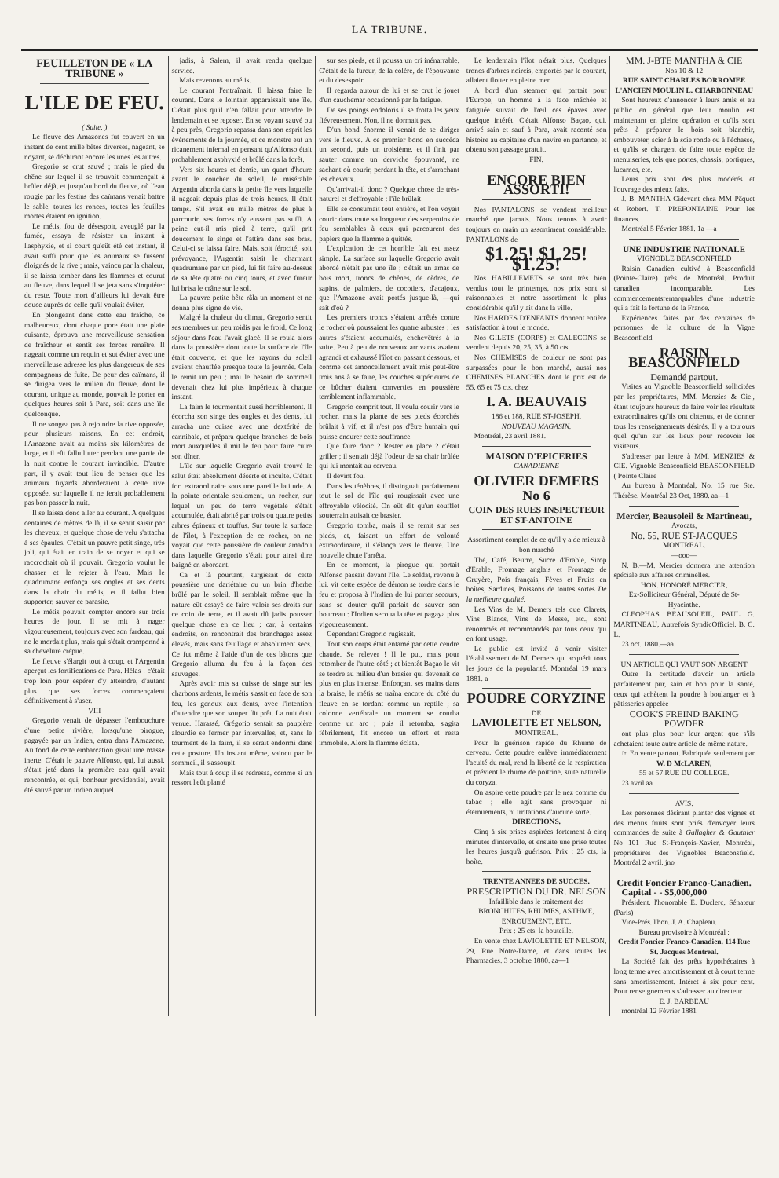LA TRIBUNE.
FEUILLETON DE « LA TRIBUNE »
L'ILE DE FEU.
( Suite. )
Le fleuve des Amazones fut couvert en un instant de cent mille bêtes diverses, nageant, se noyant, se déchirant encore les unes les autres.
Gregorio se crut sauvé ; mais le pied du chêne sur lequel il se trouvait commençait à brûler déjà, et jusqu'au bord du fleuve, où l'eau rougie par les festins des caïmans venait battre le sable, toutes les ronces, toutes les feuilles mortes étaient en ignition.
Le métis, fou de désespoir, aveuglé par la fumée, essaya de résister un instant à l'asphyxie, et si court qu'eût été cet instant, il avait suffi pour que les animaux se fussent éloignés de la rive ; mais, vaincu par la chaleur, il se laissa tomber dans les flammes et courut au fleuve, dans lequel il se jeta sans s'inquiéter du reste. Toute mort d'ailleurs lui devait être douce auprès de celle qu'il voulait éviter.
En plongeant dans cette eau fraîche, ce malheureux, dont chaque pore était une plaie cuisante, éprouva une merveilleuse sensation de fraîcheur et sentit ses forces renaître. Il nageait comme un requin et sut éviter avec une merveilleuse adresse les plus dangereux de ses compagnons de fuite. De peur des caïmans, il se dirigea vers le milieu du fleuve, dont le courant, unique au monde, pouvait le porter en quelques heures soit à Para, soit dans une île quelconque.
Il ne songea pas à rejoindre la rive opposée, pour plusieurs raisons. En cet endroit, l'Amazone avait au moins six kilomètres de large, et il eût fallu lutter pendant une partie de la nuit contre le courant invincible. D'autre part, il y avait tout lieu de penser que les animaux fuyards aborderaient à cette rive opposée, sur laquelle il ne ferait probablement pas bon passer la nuit.
Il se laissa donc aller au courant. A quelques centaines de mètres de là, il se sentit saisir par les cheveux, et quelque chose de velu s'attacha à ses épaules. C'était un pauvre petit singe, très joli, qui était en train de se noyer et qui se raccrochait où il pouvait. Gregorio voulut le chasser et le rejeter à l'eau. Mais le quadrumane enfonça ses ongles et ses dents dans la chair du métis, et il fallut bien supporter, sauver ce parasite.
Le métis pouvait compter encore sur trois heures de jour. Il se mit à nager vigoureusement, toujours avec son fardeau, qui ne le mordait plus, mais qui s'était cramponné à sa chevelure crépue.
Le fleuve s'élargit tout à coup, et l'Argentin aperçut les fortifications de Para. Hélas ! c'était trop loin pour espérer d'y atteindre, d'autant plus que ses forces commençaient définitivement à s'user.
VIII
Gregorio venait de dépasser l'embouchure d'une petite rivière, lorsqu'une pirogue, pagayée par un Indien, entra dans l'Amazone. Au fond de cette embarcation gisait une masse inerte. C'était le pauvre Alfonso, qui, lui aussi, s'était jeté dans la première eau qu'il avait rencontrée, et qui, bonheur providentiel, avait été sauvé par un indien auquel
jadis, à Salem, il avait rendu quelque service.
Mais revenons au métis.
Le courant l'entraînait. Il laissa faire le courant. Dans le lointain apparaissait une île. C'était plus qu'il n'en fallait pour attendre le lendemain et se reposer. En se voyant sauvé ou à peu près, Gregorio repassa dans son esprit les événements de la journée, et ce monstre eut un ricanement infernal en pensant qu'Alfonso était probablement asphyxié et brûlé dans la forêt.
Vers six heures et demie, un quart d'heure avant le coucher du soleil, le misérable Argentin aborda dans la petite île vers laquelle il nageait depuis plus de trois heures. Il était temps. S'il avait eu mille mètres de plus à parcourir, ses forces n'y eussent pas suffi. A peine eut-il mis pied à terre, qu'il prit doucement le singe et l'attira dans ses bras. Celui-ci se laissa faire. Mais, soit férocité, soit prévoyance, l'Argentin saisit le charmant quadrumane par un pied, lui fit faire au-dessus de sa tête quatre ou cinq tours, et avec fureur lui brisa le crâne sur le sol.
La pauvre petite bête râla un moment et ne donna plus signe de vie.
Malgré la chaleur du climat, Gregorio sentit ses membres un peu roidis par le froid. Ce long séjour dans l'eau l'avait glacé. Il se roula alors dans la poussière dont toute la surface de l'île était couverte, et que les rayons du soleil avaient chauffée presque toute la journée. Cela le remit un peu ; mai le besoin de sommeil devenait chez lui plus impérieux à chaque instant.
La faim le tourmentait aussi horriblement. Il écorcha son singe des ongles et des dents, lui arracha une cuisse avec une dextérité de cannibale, et prépara quelque branches de bois mort auxquelles il mit le feu pour faire cuire son dîner.
L'île sur laquelle Gregorio avait trouvé le salut était absolument déserte et inculte. C'était fort extraordinaire sous une pareille latitude. A la pointe orientale seulement, un rocher, sur lequel un peu de terre végétale s'était accumulée, était abrité par trois ou quatre petits arbres épineux et touffus. Sur toute la surface de l'îlot, à l'exception de ce rocher, on ne voyait que cette poussière de couleur amadou dans laquelle Gregorio s'était pour ainsi dire baigné en abordant.
Ca et là pourtant, surgissait de cette poussière une dariétaire ou un brin d'herbe brûlé par le soleil. Il semblait même que la nature eût essayé de faire valoir ses droits sur ce coin de terre, et il avait dû jadis pousser quelque chose en ce lieu ; car, à certains endroits, on rencontrait des branchages assez élevés, mais sans feuillage et absolument secs. Ce fut même à l'aide d'un de ces bâtons que Gregorio alluma du feu à la façon des sauvages.
Après avoir mis sa cuisse de singe sur les charbons ardents, le métis s'assit en face de son feu, les genoux aux dents, avec l'intention d'attendre que son souper fût prêt. La nuit était venue. Harassé, Grégorio sentait sa paupière alourdie se fermer par intervalles, et, sans le tourment de la faim, il se serait endormi dans cette posture. Un instant même, vaincu par le sommeil, il s'assoupit.
Mais tout à coup il se redressa, comme si un ressort l'eût planté
sur ses pieds, et il poussa un cri inénarrable. C'était de la fureur, de la colère, de l'épouvante et du desespoir.
Il regarda autour de lui et se crut le jouet d'un cauchemar occasionné par la fatigue.
De ses poings endoloris il se frotta les yeux fiévreusement. Non, il ne dormait pas.
D'un bond énorme il venait de se diriger vers le fleuve. A ce premier bond en succéda un second, puis un troisième, et il finit par sauter comme un derviche épouvanté, ne sachant où courir, perdant la tête, et s'arrachant les cheveux.
Qu'arrivait-il donc ? Quelque chose de très-naturel et d'effroyable : l'île brûlait.
Elle se consumait tout entière, et l'on voyait courir dans toute sa longueur des serpentins de feu semblables à ceux qui parcourent des papiers que la flamme a quittés.
L'explcation de cet horrible fait est assez simple. La surface sur laquelle Gregorio avait abordé n'était pas une île ; c'était un amas de bois mort, troncs de chênes, de cèdres, de sapins, de palmiers, de cocotiers, d'acajoux, que l'Amazone avait portés jusque-là, —qui sait d'où ?
Les premiers troncs s'étaient arrêtés contre le rocher où poussaient les quatre arbustes ; les autres s'étaient accumulés, enchevêtrés à la suite. Peu à peu de nouveaux arrivants avaient agrandi et exhaussé l'îlot en passant dessous, et comme cet amoncellement avait mis peut-être trois ans à se faire, les couches supérieures de ce bûcher étaient converties en poussière terriblement inflammable.
Gregorio comprit tout. Il voulu courir vers le rocher, mais la plante de ses pieds écorchés brûlait à vif, et il n'est pas d'être humain qui puisse endurer cette souffrance.
Que faire donc ? Rester en place ? c'était griller ; il sentait déjà l'odeur de sa chair brûlée qui lui montait au cerveau.
Il devint fou.
Dans les ténèbres, il distinguait parfaitement tout le sol de l'île qui rougissait avec une effroyable vélocité. On eût dit qu'un soufflet souterrain attisait ce brasier.
Gregorio tomba, mais il se remit sur ses pieds, et, faisant un effort de volonté extraordinaire, il s'élança vers le fleuve. Une nouvelle chute l'arrêta.
En ce moment, la pirogue qui portait Alfonso passait devant l'île. Le soldat, revenu à lui, vit cette espèce de démon se tordre dans le feu et proposa à l'Indien de lui porter secours, sans se douter qu'il parlait de sauver son bourreau : l'Indien secoua la tête et pagaya plus vigoureusement.
Cependant Gregorio rugissait.
Tout son corps était entamé par cette cendre chaude. Se relever ! Il le put, mais pour retomber de l'autre côté ; et bientôt Baçao le vit se tordre au milieu d'un brasier qui devenait de plus en plus intense. Enfonçant ses mains dans la braise, le métis se traîna encore du côté du fleuve en se tordant comme un reptile ; sa colonne vertébrale un moment se courba comme un arc ; puis il retomba, s'agita fébrilement, fit encore un effort et resta immobile. Alors la flamme éclata.
Le lendemain l'îlot n'était plus. Quelques troncs d'arbres noircis, emportés par le courant, allaient flotter en pleine mer.
A bord d'un steamer qui partait pour l'Europe, un homme à la face mâchée et fatiguée suivait de l'œil ces épaves avec quelque intérêt. C'était Alfonso Baçao, qui, arrivé sain et sauf à Para, avait raconté son histoire au capitaine d'un navire en partance, et obtenu son passage gratuit.
FIN.
ENCORE BIEN ASSORTI!
Nos PANTALONS se vendent meilleur marché que jamais. Nous tenons à avoir toujours en main un assortiment considérable. PANTALONS de
$1.25! $1.25! $1.25!
Nos HABILLEMETS se sont très bien vendus tout le printemps, nos prix sont si raisonnables et notre assortiment le plus considérable qu'il y ait dans la ville.
Nos HARDES D'ENFANTS donnent entière satisfaction à tout le monde.
Nos GILETS (CORPS) et CALECONS se vendent depuis 20, 25, 35, à 50 cts.
Nos CHEMISES de couleur ne sont pas surpassées pour le bon marché, aussi nos CHEMISES BLANCHES dont le prix est de 55, 65 et 75 cts. chez
I. A. BEAUVAIS
186 et 188, RUE ST-JOSEPH,
NOUVEAU MAGASIN.
Montréal, 23 avril 1881.
MAISON D'EPICERIES
CANADIENNE
OLIVIER DEMERS
No 6
COIN DES RUES INSPECTEUR ET ST-ANTOINE
Assortiment complet de ce qu'il y a de mieux à bon marché
Thé, Café, Beurre, Sucre d'Erable, Sirop d'Erable, Fromage anglais et Fromage de Gruyère, Pois français, Fèves et Fruits en boîtes, Sardines, Poissons de toutes sortes De la meilleure qualité.
Les Vins de M. Demers tels que Clarets, Vins Blancs, Vins de Messe, etc., sont renommés et recommandés par tous ceux qui en font usage.
Le public est invité à venir visiter l'établissement de M. Demers qui acquérit tous les jours de la popularité. Montréal 19 mars 1881. a
POUDRE CORYZINE
DE
LAVIOLETTE ET NELSON,
MONTREAL.
Pour la guérison rapide du Rhume de cerveau. Cette poudre enlève immédiatement l'acuité du mal, rend la liberté de la respiration et prévient le rhume de poitrine, suite naturelle du coryza.
On aspire cette poudre par le nez comme du tabac ; elle agit sans provoquer ni éternuements, ni irritations d'aucune sorte.
DIRECTIONS.
Cinq à six prises aspirées fortement à cinq minutes d'intervalle, et ensuite une prise toutes les heures jusqu'à guérison. Prix : 25 cts, la boîte.
TRENTE ANNEES DE SUCCES.
PRESCRIPTION DU DR. NELSON
Infaillible dans le traitement des BRONCHITES, RHUMES, ASTHME, ENROUEMENT, ETC.
Prix : 25 cts. la bouteille.
En vente chez LAVIOLETTE ET NELSON, 29, Rue Notre-Dame, et dans toutes les Pharmacies. 3 octobre 1880. aa—1
MM. J-BTE MANTHA & CIE
Nos 10 & 12
RUE SAINT CHARLES BORROMEE
L'ANCIEN MOULIN L. CHARBONNEAU
Sont heureux d'annoncer à leurs amis et au public en général que leur moulin est maintenant en pleine opération et qu'ils sont prêts à préparer le bois soit blanchir, embouveter, scier à la scie ronde ou à l'échasse, et qu'ils se chargent de faire toute espèce de menuiseries, tels que portes, chassis, portiques, lucarnes, etc.
Leurs prix sont des plus modérés et l'ouvrage des mieux faits.
J. B. MANTHA Cidevant chez MM Pâquet et Robert. T. PREFONTAINE Pour les finances.
Montréal 5 Février 1881. 1a —a
UNE INDUSTRIE NATIONALE
VIGNOBLE BEASCONFIELD
Raisin Canadien cultivé à Beasconfield (Pointe-Claire) près de Montréal. Produit canadien incomparable. Les commencementsremarquables d'une industrie qui a fait la fortune de la France.
Expériences faites par des centaines de personnes de la culture de la Vigne Beasconfield.
RAISIN BEASCONFIELD
Demandé partout.
Visites au Vignoble Beasconfield sollicitées par les propriétaires, MM. Menzies & Cie., étant toujours heureux de faire voir les résultats extraordinaires qu'ils ont obtenus, et de donner tous les renseignements désirés. Il y a toujours quel qu'un sur les lieux pour recevoir les visiteurs.
S'adresser par lettre à MM. MENZIES & CIE. Vignoble Beasconfield BEASCONFIELD ( Pointe Claire
Au bureau à Montréal, No. 15 rue Ste. Thérèse. Montréal 23 Oct, 1880. aa—1
Mercier, Beausoleil & Martineau,
Avocats,
No. 55, RUE ST-JACQUES
MONTREAL.
—ooo—
N. B.—M. Mercier donnera une attention spéciale aux affaires criminelles.
HON. HONORÉ MERCIER,
Ex-Solliciteur Général, Député de St-Hyacinthe.
CLEOPHAS BEAUSOLEIL, PAUL G. MARTINEAU, Autrefois SyndicOfficiel. B. C. L.
23 oct. 1880.—aa.
UN ARTICLE QUI VAUT SON ARGENT
Outre la certitude d'avoir un article parfaitement pur, sain et bon pour la santé, ceux qui achètent la poudre à boulanger et à pâtisseries appelée
COOK'S FREIND BAKING POWDER
ont plus plus pour leur argent que s'ils achetaient toute autre article de même nature.
☞ En vente partout. Fabriquée seulement par
W. D McLAREN,
55 et 57 RUE DU COLLEGE.
23 avril aa
AVIS.
Les personnes désirant planter des vignes et des menus fruits sont priés d'envoyer leurs commandes de suite à Gallagher & Gauthier No 101 Rue St-François-Xavier, Montréal, propriétaires des Vignobles Beaconsfield. Montréal 2 avril. jno
Credit Foncier Franco-Canadien.
Capital - - $5,000,000
Président, l'honorable E. Duclerc, Sénateur (Paris)
Vice-Prés. l'hon. J. A. Chapleau.
Bureau provisoire à Montréal :
Credit Foncier Franco-Canadien. 114 Rue St. Jacques Montreal.
La Société fait des prêts hypothécaires à long terme avec amortissement et à court terme sans amortissement. Intéret à six pour cent. Pour renseignements s'adresser au directeur
E. J. BARBEAU
montréal 12 Février 1881